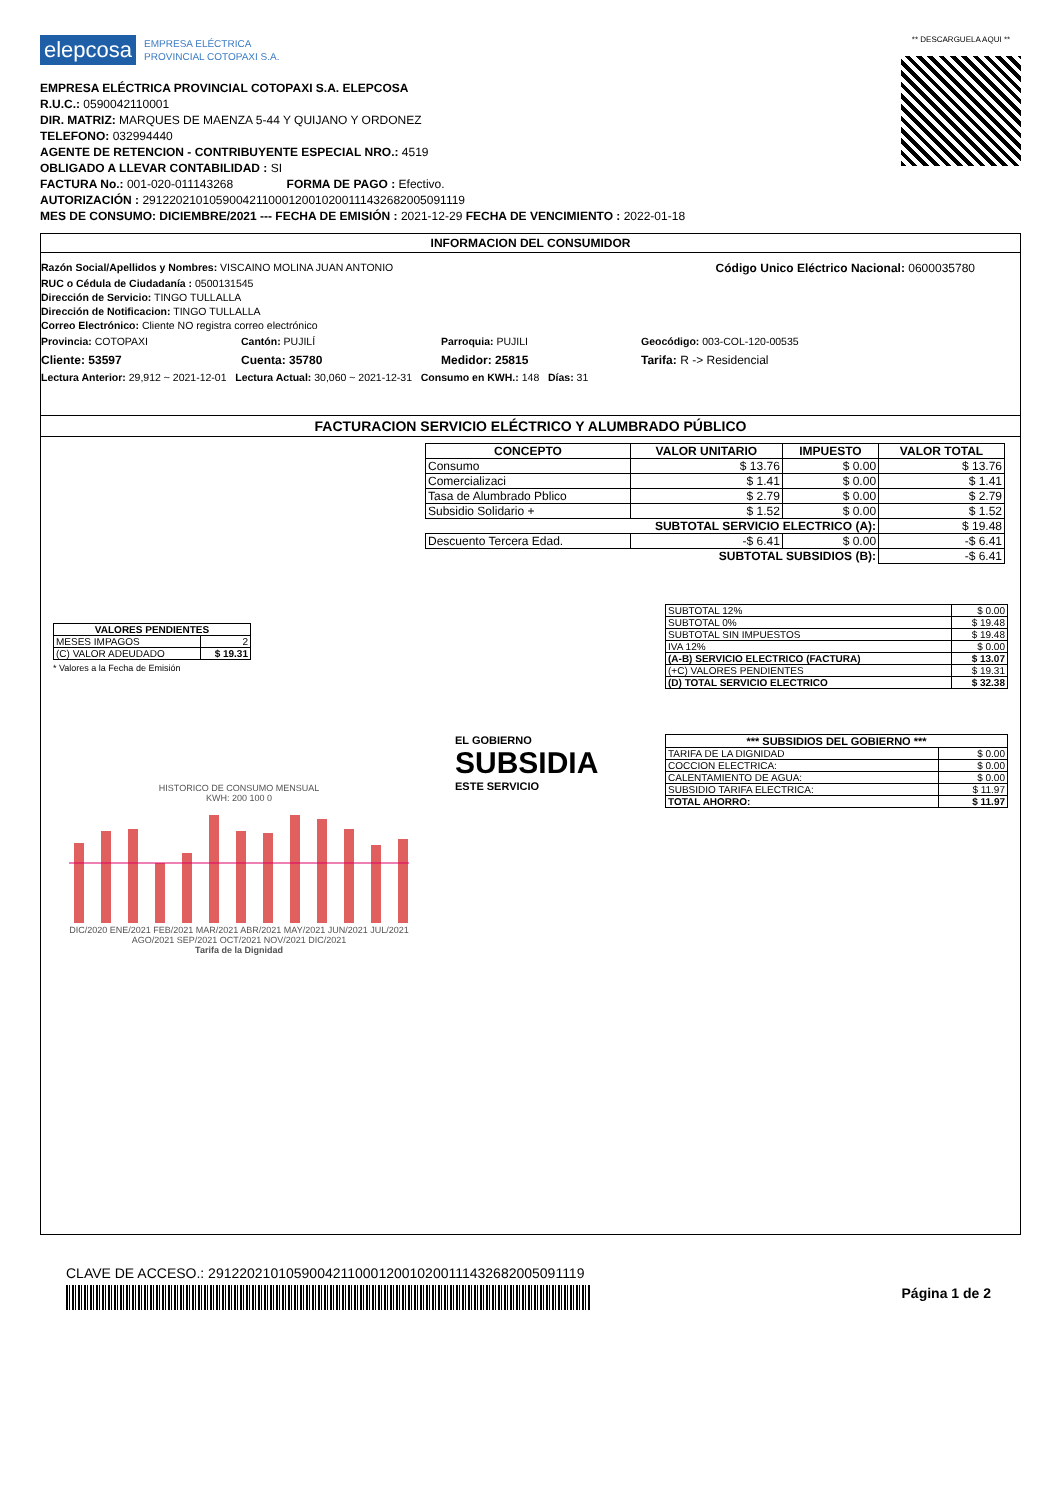elepcosa EMPRESA ELÉCTRICA
PROVINCIAL COTOPAXI S.A.
EMPRESA ELÉCTRICA PROVINCIAL COTOPAXI S.A. ELEPCOSA
R.U.C.: 0590042110001
DIR. MATRIZ: MARQUES DE MAENZA 5-44 Y QUIJANO Y ORDONEZ
TELEFONO: 032994440
AGENTE DE RETENCION - CONTRIBUYENTE ESPECIAL NRO.: 4519
OBLIGADO A LLEVAR CONTABILIDAD : SI
FACTURA No.: 001-020-011143268 FORMA DE PAGO : Efectivo.
AUTORIZACIÓN : 2912202101059004211000120010200111432682005091119
MES DE CONSUMO: DICIEMBRE/2021 --- FECHA DE EMISIÓN : 2021-12-29 FECHA DE VENCIMIENTO : 2022-01-18
** DESCARGUELA AQUI **
INFORMACION DEL CONSUMIDOR
Razón Social/Apellidos y Nombres: VISCAINO MOLINA JUAN ANTONIO Código Unico Eléctrico Nacional: 0600035780
RUC o Cédula de Ciudadanía : 0500131545
Dirección de Servicio: TINGO TULLALLA
Dirección de Notificacion: TINGO TULLALLA
Correo Electrónico: Cliente NO registra correo electrónico
Provincia: COTOPAXI Cantón: PUJILÍ Parroquia: PUJILI Geocódigo: 003-COL-120-00535
Cliente: 53597 Cuenta: 35780 Medidor: 25815 Tarifa: R -> Residencial
Lectura Anterior: 29,912 ~ 2021-12-01 Lectura Actual: 30,060 ~ 2021-12-31 Consumo en KWH.: 148 Días: 31
FACTURACION SERVICIO ELÉCTRICO Y ALUMBRADO PÚBLICO
| VALORES PENDIENTES | |
| MESES IMPAGOS | 2 |
| (C) VALOR ADEUDADO | $ 19.31 |
* Valores a la Fecha de Emisión
HISTORICO DE CONSUMO MENSUAL
KWH: 200 100 0
DIC/2020 ENE/2021 FEB/2021 MAR/2021 ABR/2021 MAY/2021 JUN/2021 JUL/2021 AGO/2021 SEP/2021 OCT/2021 NOV/2021 DIC/2021
Tarifa de la Dignidad
| CONCEPTO | VALOR UNITARIO | IMPUESTO | VALOR TOTAL |
| --- | --- | --- | --- |
| Consumo | $ 13.76 | $ 0.00 | $ 13.76 |
| Comercializaci | $ 1.41 | $ 0.00 | $ 1.41 |
| Tasa de Alumbrado Pblico | $ 2.79 | $ 0.00 | $ 2.79 |
| Subsidio Solidario + | $ 1.52 | $ 0.00 | $ 1.52 |
| SUBTOTAL SERVICIO ELECTRICO (A): | | | $ 19.48 |
| Descuento Tercera Edad. | -$ 6.41 | $ 0.00 | -$ 6.41 |
| SUBTOTAL SUBSIDIOS (B): | | | -$ 6.41 |
| SUBTOTAL 12% | $ 0.00 |
| SUBTOTAL 0% | $ 19.48 |
| SUBTOTAL SIN IMPUESTOS | $ 19.48 |
| IVA 12% | $ 0.00 |
| (A-B) SERVICIO ELECTRICO (FACTURA) | $ 13.07 |
| (+C) VALORES PENDIENTES | $ 19.31 |
| (D) TOTAL SERVICIO ELECTRICO | $ 32.38 |
EL GOBIERNO
SUBSIDIA
ESTE SERVICIO
| *** SUBSIDIOS DEL GOBIERNO *** | |
| TARIFA DE LA DIGNIDAD | $ 0.00 |
| COCCION ELECTRICA: | $ 0.00 |
| CALENTAMIENTO DE AGUA: | $ 0.00 |
| SUBSIDIO TARIFA ELECTRICA: | $ 11.97 |
| TOTAL AHORRO: | $ 11.97 |
CLAVE DE ACCESO.: 2912202101059004211000120010200111432682005091119
Página 1 de 2